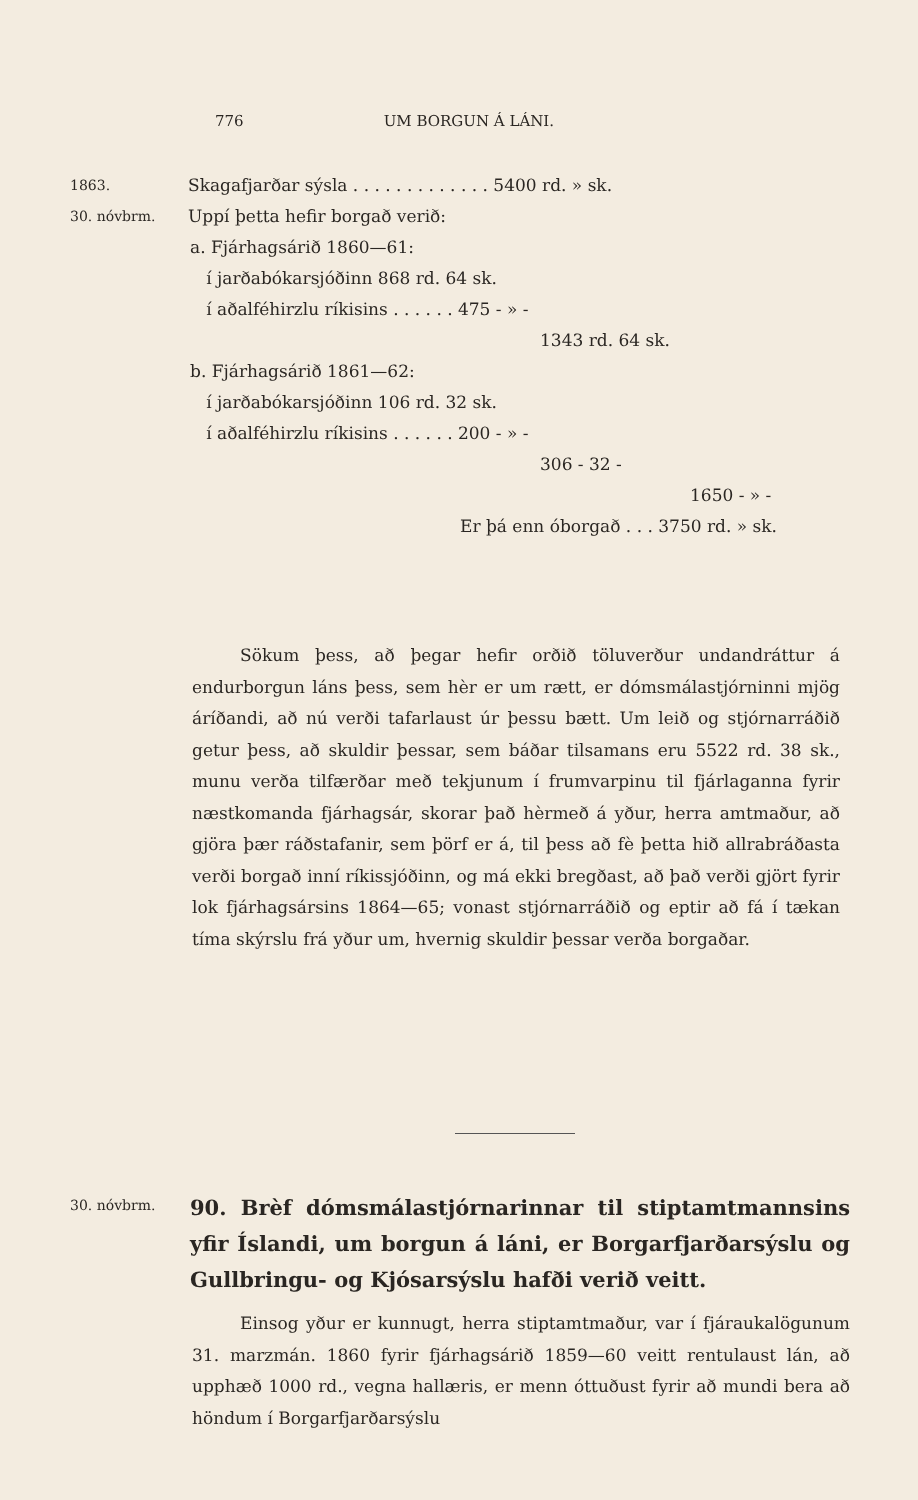776 UM BORGUN Á LÁNI.
1863. Skagafjarðar sýsla . . . . . . . . . . . . . 5400 rd. » sk.
30. nóvbrm. Uppí þetta hefir borgað verið:
a. Fjárhagsárið 1860—61:
í jarðabókarsjóðinn 868 rd. 64 sk.
í aðalféhirzlu ríkisins . . . . . . 475 - » -
1343 rd. 64 sk.
b. Fjárhagsárið 1861—62:
í jarðabókarsjóðinn 106 rd. 32 sk.
í aðalféhirzlu ríkisins . . . . . . 200 - » -
306 - 32 -
1650 - » -
Er þá enn óborgað . . . 3750 rd. » sk.
Sökum þess, að þegar hefir orðið töluverður undandráttur á endurborgun láns þess, sem hèr er um rætt, er dómsmálastjórninni mjög áríðandi, að nú verði tafarlaust úr þessu bætt. Um leið og stjórnarráðið getur þess, að skuldir þessar, sem báðar tilsamans eru 5522 rd. 38 sk., munu verða tilfærðar með tekjunum í frumvarpinu til fjárlaganna fyrir næstkomanda fjárhagsár, skorar það hèrmeð á yður, herra amtmaður, að gjöra þær ráðstafanir, sem þörf er á, til þess að fè þetta hið allrabráðasta verði borgað inní ríkissjóðinn, og má ekki bregðast, að það verði gjört fyrir lok fjárhagsársins 1864—65; vonast stjórnarráðið og eptir að fá í tækan tíma skýrslu frá yður um, hvernig skuldir þessar verða borgaðar.
30. nóvbrm. 90. Brèf dómsmálastjórnarinnar til stiptamtmannsins yfir Íslandi, um borgun á láni, er Borgarfjarðarsýslu og Gullbringu- og Kjósarsýslu hafði verið veitt.
Einsog yður er kunnugt, herra stiptamtmaður, var í fjáraukalögunum 31. marzmán. 1860 fyrir fjárhagsárið 1859—60 veitt rentulaust lán, að upphæð 1000 rd., vegna hallæris, er menn óttuðust fyrir að mundi bera að höndum í Borgarfjarðarsýslu